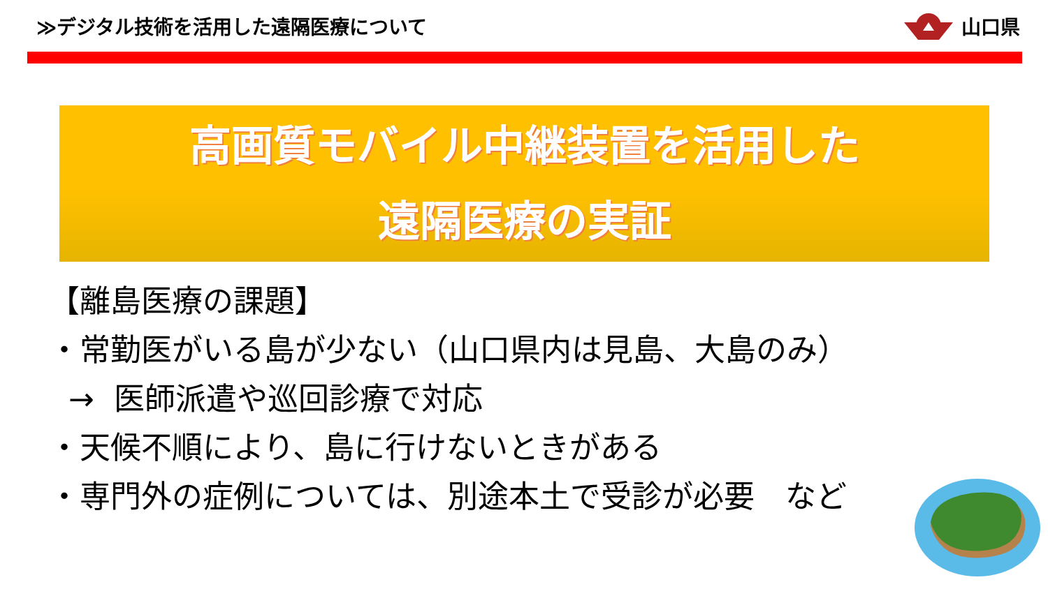≫デジタル技術を活用した遠隔医療について
山口県
高画質モバイル中継装置を活用した
遠隔医療の実証
【離島医療の課題】
・常勤医がいる島が少ない（山口県内は見島、大島のみ）
→ 医師派遣や巡回診療で対応
・天候不順により、島に行けないときがある
・専門外の症例については、別途本土で受診が必要　など